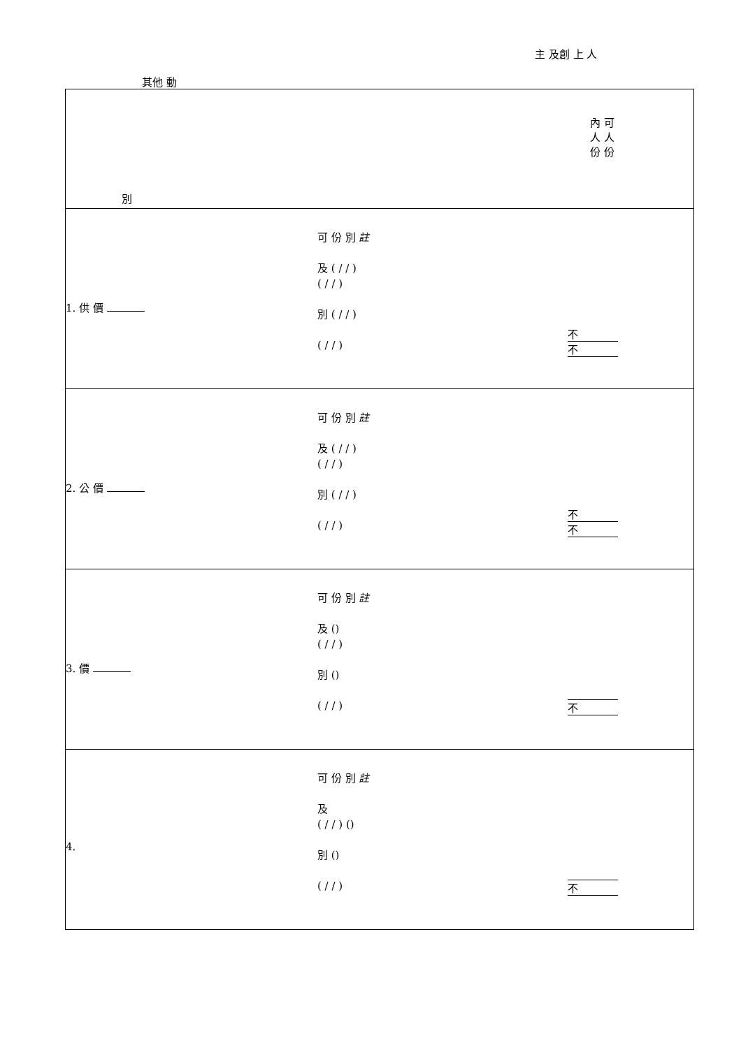主 及創 上 人
其他 動
| 別 內 可 人 人 份 份 |
| 1. 供 價 可 份 別 註 及 ( / / ) ( / / ) 別 ( / / ) ( / / ) 不 不 |
| 2. 公 價 可 份 別 註 及 ( / / ) ( / / ) 別 ( / / ) ( / / ) 不 不 |
| 3. 價 可 份 別 註 及 () ( / / ) 別 () ( / / ) 不 |
| 4. 可 份 別 註 及 ( / / ) () 別 () ( / / ) 不 |